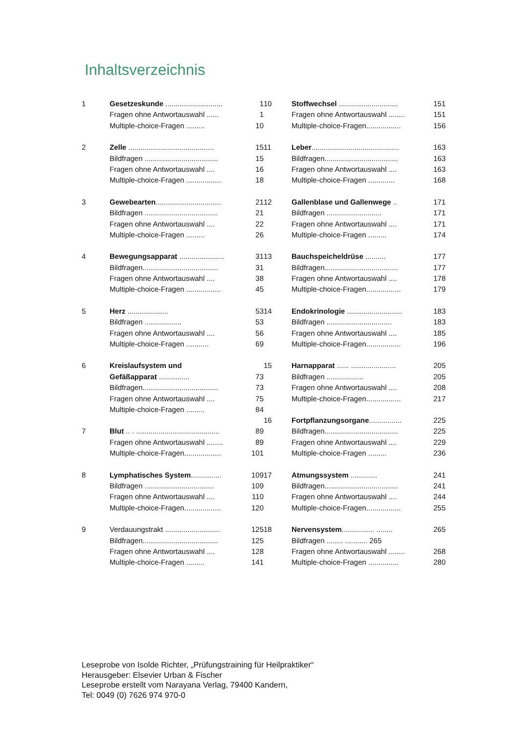Inhaltsverzeichnis
| 1 | Gesetzeskunde ............................ | 1 |
| | Fragen ohne Antwortauswahl ...... | 1 |
| | Multiple-choice-Fragen ......... | 10 |
| 2 | Zelle .......................................... | 15 |
| | Bildfragen .................................... | 15 |
| | Fragen ohne Antwortauswahl .... | 16 |
| | Multiple-choice-Fragen ................. | 18 |
| 3 | Gewebearten ................................ | 21 |
| | Bildfragen .................................... | 21 |
| | Fragen ohne Antwortauswahl .... | 22 |
| | Multiple-choice-Fragen ......... | 26 |
| 4 | Bewegungsapparat ...................... | 31 |
| | Bildfragen..................................... | 31 |
| | Fragen ohne Antwortauswahl .... | 38 |
| | Multiple-choice-Fragen ................. | 45 |
| 5 | Herz .................... | 53 |
| | Bildfragen .................. | 53 |
| | Fragen ohne Antwortauswahl .... | 56 |
| | Multiple-choice-Fragen ........... | 69 |
| 6 | Kreislaufsystem und | |
| | Gefäßapparat ............... | 73 |
| | Bildfragen..................................... | 73 |
| | Fragen ohne Antwortauswahl .... | 75 |
| | Multiple-choice-Fragen ......... | 84 |
| 7 | Blut .. . ......................................... | 89 |
| | Fragen ohne Antwortauswahl ........ | 89 |
| | Multiple-choice-Fragen.................. | 101 |
| 8 | Lymphatisches System ............... | 109 |
| | Bildfragen .................................. | 109 |
| | Fragen ohne Antwortauswahl .... | 110 |
| | Multiple-choice-Fragen.................. | 120 |
| 9 | Verdauungstrakt ........................... | 125 |
| | Bildfragen..................................... | 125 |
| | Fragen ohne Antwortauswahl .... | 128 |
| | Multiple-choice-Fragen ......... | 141 |
| 10 | Stoffwechsel ............................. | 151 |
| | Fragen ohne Antwortauswahl ........ | 151 |
| | Multiple-choice-Fragen................. | 156 |
| 11 | Leber ........................................... | 163 |
| | Bildfragen.................................... | 163 |
| | Fragen ohne Antwortauswahl .... | 163 |
| | Multiple-choice-Fragen ............. | 168 |
| 12 | Gallenblase und Gallenwege .. | 171 |
| | Bildfragen ........................... | 171 |
| | Fragen ohne Antwortauswahl .... | 171 |
| | Multiple-choice-Fragen ......... | 174 |
| 13 | Bauchspeicheldrüse .......... | 177 |
| | Bildfragen.................................... | 177 |
| | Fragen ohne Antwortauswahl .... | 178 |
| | Multiple-choice-Fragen................. | 179 |
| 14 | Endokrinologie ........................... | 183 |
| | Bildfragen ................................ | 183 |
| | Fragen ohne Antwortauswahl .... | 185 |
| | Multiple-choice-Fragen................. | 196 |
| 15 | Harnapparat ...... ...................... | 205 |
| | Bildfragen .................. | 205 |
| | Fragen ohne Antwortauswahl .... | 208 |
| | Multiple-choice-Fragen................. | 217 |
| 16 | Fortpflanzungsorgane ................ | 225 |
| | Bildfragen.................................... | 225 |
| | Fragen ohne Antwortauswahl .... | 229 |
| | Multiple-choice-Fragen ......... | 236 |
| 17 | Atmungssystem ............. | 241 |
| | Bildfragen.................................... | 241 |
| | Fragen ohne Antwortauswahl .... | 244 |
| | Multiple-choice-Fragen................. | 255 |
| 18 | Nervensystem ................ ........ | 265 |
| | Bildfragen ........ ........... 265 | |
| | Fragen ohne Antwortauswahl ........ | 268 |
| | Multiple-choice-Fragen ............... | 280 |
Leseprobe von Isolde Richter, „Prüfungstraining für Heilpraktiker“
Herausgeber: Elsevier Urban & Fischer
Leseprobe erstellt vom Narayana Verlag, 79400 Kandern,
Tel: 0049 (0) 7626 974 970-0